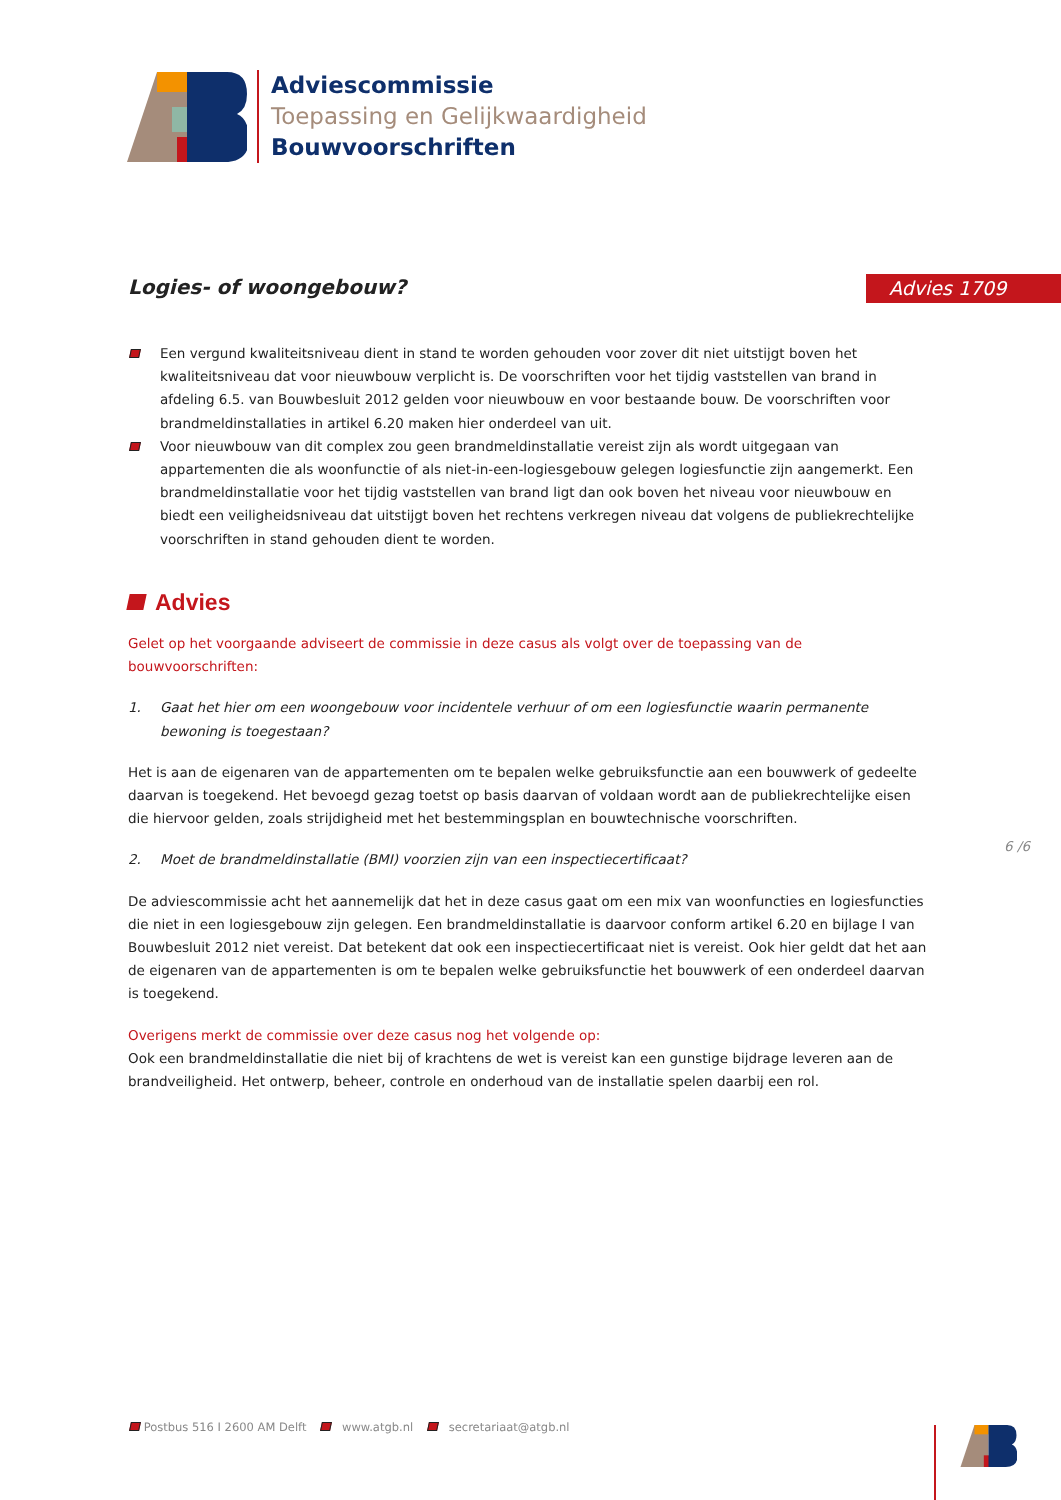Adviescommissie
Toepassing en Gelijkwaardigheid
Bouwvoorschriften
Logies- of woongebouw? Advies 1709
Een vergund kwaliteitsniveau dient in stand te worden gehouden voor zover dit niet uitstijgt boven het kwaliteitsniveau dat voor nieuwbouw verplicht is. De voorschriften voor het tijdig vaststellen van brand in afdeling 6.5. van Bouwbesluit 2012 gelden voor nieuwbouw en voor bestaande bouw. De voorschriften voor brandmeldinstallaties in artikel 6.20 maken hier onderdeel van uit.
Voor nieuwbouw van dit complex zou geen brandmeldinstallatie vereist zijn als wordt uitgegaan van appartementen die als woonfunctie of als niet-in-een-logiesgebouw gelegen logiesfunctie zijn aangemerkt. Een brandmeldinstallatie voor het tijdig vaststellen van brand ligt dan ook boven het niveau voor nieuwbouw en biedt een veiligheidsniveau dat uitstijgt boven het rechtens verkregen niveau dat volgens de publiekrechtelijke voorschriften in stand gehouden dient te worden.
Advies
Gelet op het voorgaande adviseert de commissie in deze casus als volgt over de toepassing van de bouwvoorschriften:
1. Gaat het hier om een woongebouw voor incidentele verhuur of om een logiesfunctie waarin permanente bewoning is toegestaan?
Het is aan de eigenaren van de appartementen om te bepalen welke gebruiksfunctie aan een bouwwerk of gedeelte daarvan is toegekend. Het bevoegd gezag toetst op basis daarvan of voldaan wordt aan de publiekrechtelijke eisen die hiervoor gelden, zoals strijdigheid met het bestemmingsplan en bouwtechnische voorschriften.
2. Moet de brandmeldinstallatie (BMI) voorzien zijn van een inspectiecertificaat?
De adviescommissie acht het aannemelijk dat het in deze casus gaat om een mix van woonfuncties en logiesfuncties die niet in een logiesgebouw zijn gelegen. Een brandmeldinstallatie is daarvoor conform artikel 6.20 en bijlage I van Bouwbesluit 2012 niet vereist. Dat betekent dat ook een inspectiecertificaat niet is vereist. Ook hier geldt dat het aan de eigenaren van de appartementen is om te bepalen welke gebruiksfunctie het bouwwerk of een onderdeel daarvan is toegekend.
Overigens merkt de commissie over deze casus nog het volgende op:
Ook een brandmeldinstallatie die niet bij of krachtens de wet is vereist kan een gunstige bijdrage leveren aan de brandveiligheid. Het ontwerp, beheer, controle en onderhoud van de installatie spelen daarbij een rol.
6 /6
Postbus 516 I 2600 AM Delft www.atgb.nl secretariaat@atgb.nl